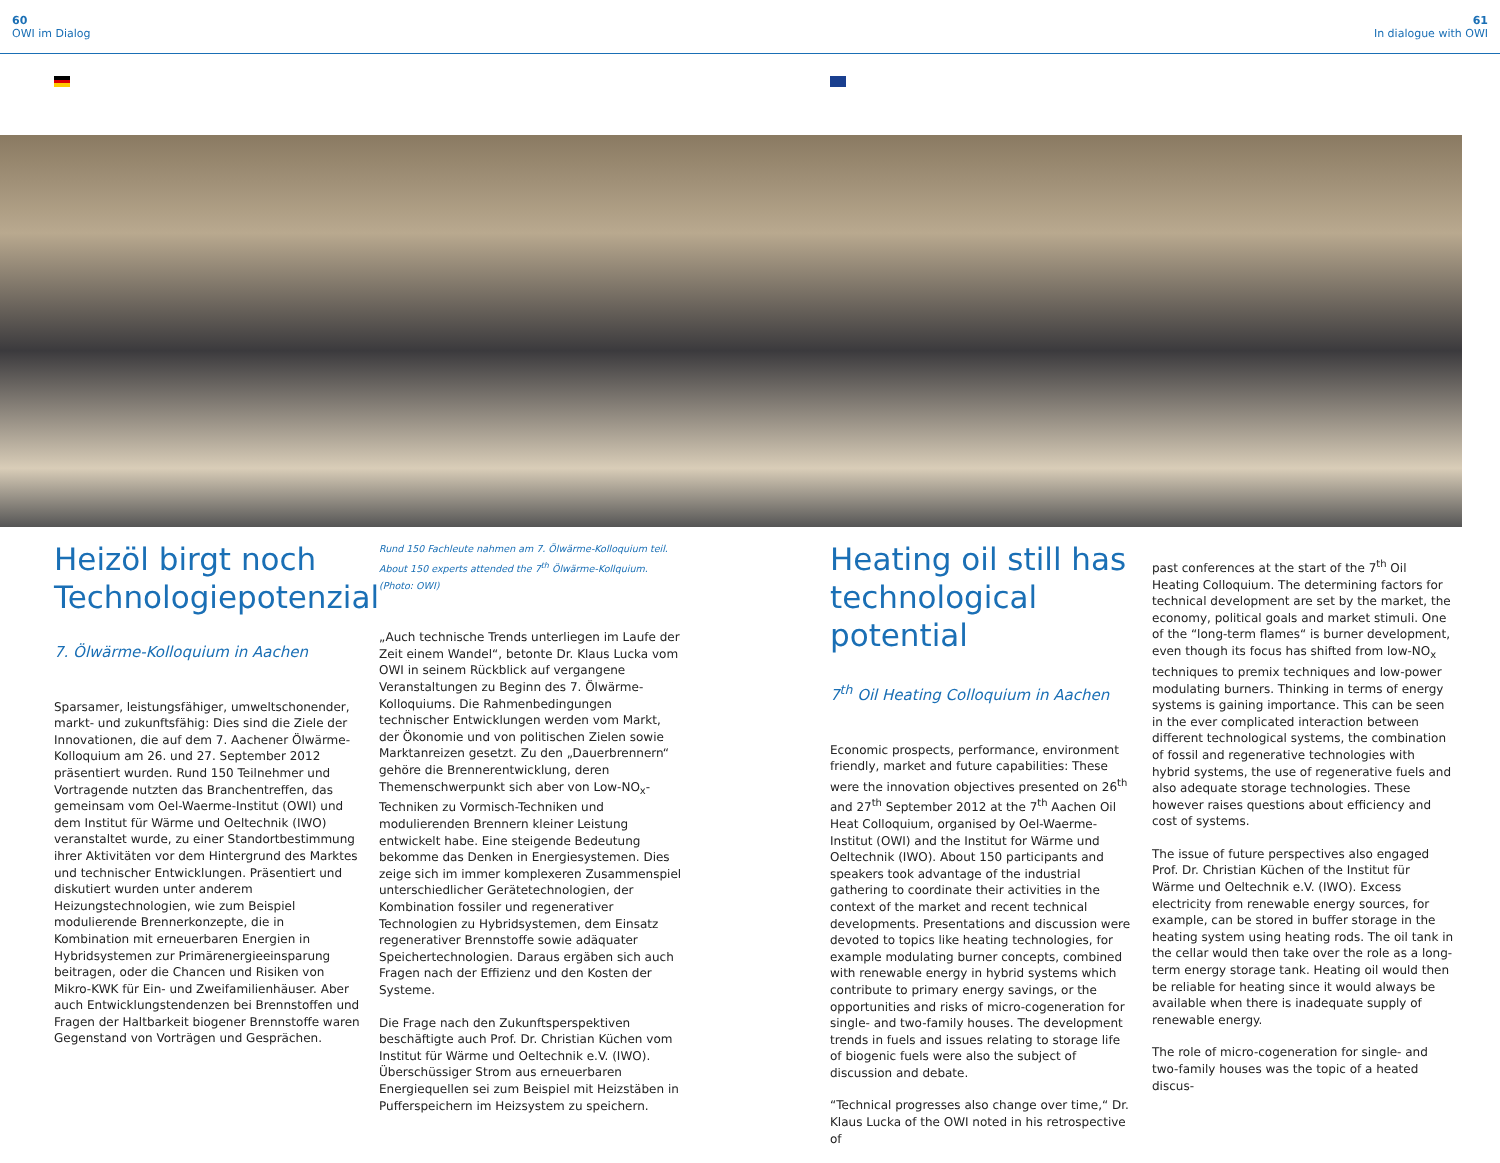60
OWI im Dialog
61
In dialogue with OWI
Heizöl birgt noch Technologiepotenzial
7. Ölwärme-Kolloquium in Aachen
Sparsamer, leistungsfähiger, umweltschonender, markt- und zukunftsfähig: Dies sind die Ziele der Innovationen, die auf dem 7. Aachener Ölwärme-Kolloquium am 26. und 27. September 2012 präsentiert wurden. Rund 150 Teilnehmer und Vortragende nutzten das Branchentreffen, das gemeinsam vom Oel-Waerme-Institut (OWI) und dem Institut für Wärme und Oeltechnik (IWO) veranstaltet wurde, zu einer Standortbestimmung ihrer Aktivitäten vor dem Hintergrund des Marktes und technischer Entwicklungen. Präsentiert und diskutiert wurden unter anderem Heizungstechnologien, wie zum Beispiel modulierende Brennerkonzepte, die in Kombination mit erneuerbaren Energien in Hybridsystemen zur Primärenergieeinsparung beitragen, oder die Chancen und Risiken von Mikro-KWK für Ein- und Zweifamilienhäuser. Aber auch Entwicklungstendenzen bei Brennstoffen und Fragen der Haltbarkeit biogener Brennstoffe waren Gegenstand von Vorträgen und Gesprächen.
Rund 150 Fachleute nahmen am 7. Ölwärme-Kolloquium teil.
About 150 experts attended the 7<sup>th</sup> Ölwärme-Kollquium. (Photo: OWI)
„Auch technische Trends unterliegen im Laufe der Zeit einem Wandel“, betonte Dr. Klaus Lucka vom OWI in seinem Rückblick auf vergangene Veranstaltungen zu Beginn des 7. Ölwärme-Kolloquiums. Die Rahmenbedingungen technischer Entwicklungen werden vom Markt, der Ökonomie und von politischen Zielen sowie Marktanreizen gesetzt. Zu den „Dauerbrennern“ gehöre die Brennerentwicklung, deren Themenschwerpunkt sich aber von Low-NO<sub>x</sub>-Techniken zu Vormisch-Techniken und modulierenden Brennern kleiner Leistung entwickelt habe. Eine steigende Bedeutung bekomme das Denken in Energiesystemen. Dies zeige sich im immer komplexeren Zusammenspiel unterschiedlicher Gerätetechnologien, der Kombination fossiler und regenerativer Technologien zu Hybridsystemen, dem Einsatz regenerativer Brennstoffe sowie adäquater Speichertechnologien. Daraus ergäben sich auch Fragen nach der Effizienz und den Kosten der Systeme.
Die Frage nach den Zukunftsperspektiven beschäftigte auch Prof. Dr. Christian Küchen vom Institut für Wärme und Oeltechnik e.V. (IWO). Überschüssiger Strom aus erneuerbaren Energiequellen sei zum Beispiel mit Heizstäben in Pufferspeichern im Heizsystem zu speichern.
Heating oil still has technological potential
7<sup>th</sup> Oil Heating Colloquium in Aachen
Economic prospects, performance, environment friendly, market and future capabilities: These were the innovation objectives presented on 26<sup>th</sup> and 27<sup>th</sup> September 2012 at the 7<sup>th</sup> Aachen Oil Heat Colloquium, organised by Oel-Waerme-Institut (OWI) and the Institut for Wärme und Oeltechnik (IWO). About 150 participants and speakers took advantage of the industrial gathering to coordinate their activities in the context of the market and recent technical developments. Presentations and discussion were devoted to topics like heating technologies, for example modulating burner concepts, combined with renewable energy in hybrid systems which contribute to primary energy savings, or the opportunities and risks of micro-cogeneration for single- and two-family houses. The development trends in fuels and issues relating to storage life of biogenic fuels were also the subject of discussion and debate.
“Technical progresses also change over time,“ Dr. Klaus Lucka of the OWI noted in his retrospective of
past conferences at the start of the 7<sup>th</sup> Oil Heating Colloquium. The determining factors for technical development are set by the market, the economy, political goals and market stimuli. One of the “long-term flames“ is burner development, even though its focus has shifted from low-NO<sub>x</sub> techniques to premix techniques and low-power modulating burners. Thinking in terms of energy systems is gaining importance. This can be seen in the ever complicated interaction between different technological systems, the combination of fossil and regenerative technologies with hybrid systems, the use of regenerative fuels and also adequate storage technologies. These however raises questions about efficiency and cost of systems.
The issue of future perspectives also engaged Prof. Dr. Christian Küchen of the Institut für Wärme und Oeltechnik e.V. (IWO). Excess electricity from renewable energy sources, for example, can be stored in buffer storage in the heating system using heating rods. The oil tank in the cellar would then take over the role as a long-term energy storage tank. Heating oil would then be reliable for heating since it would always be available when there is inadequate supply of renewable energy.
The role of micro-cogeneration for single- and two-family houses was the topic of a heated discus-